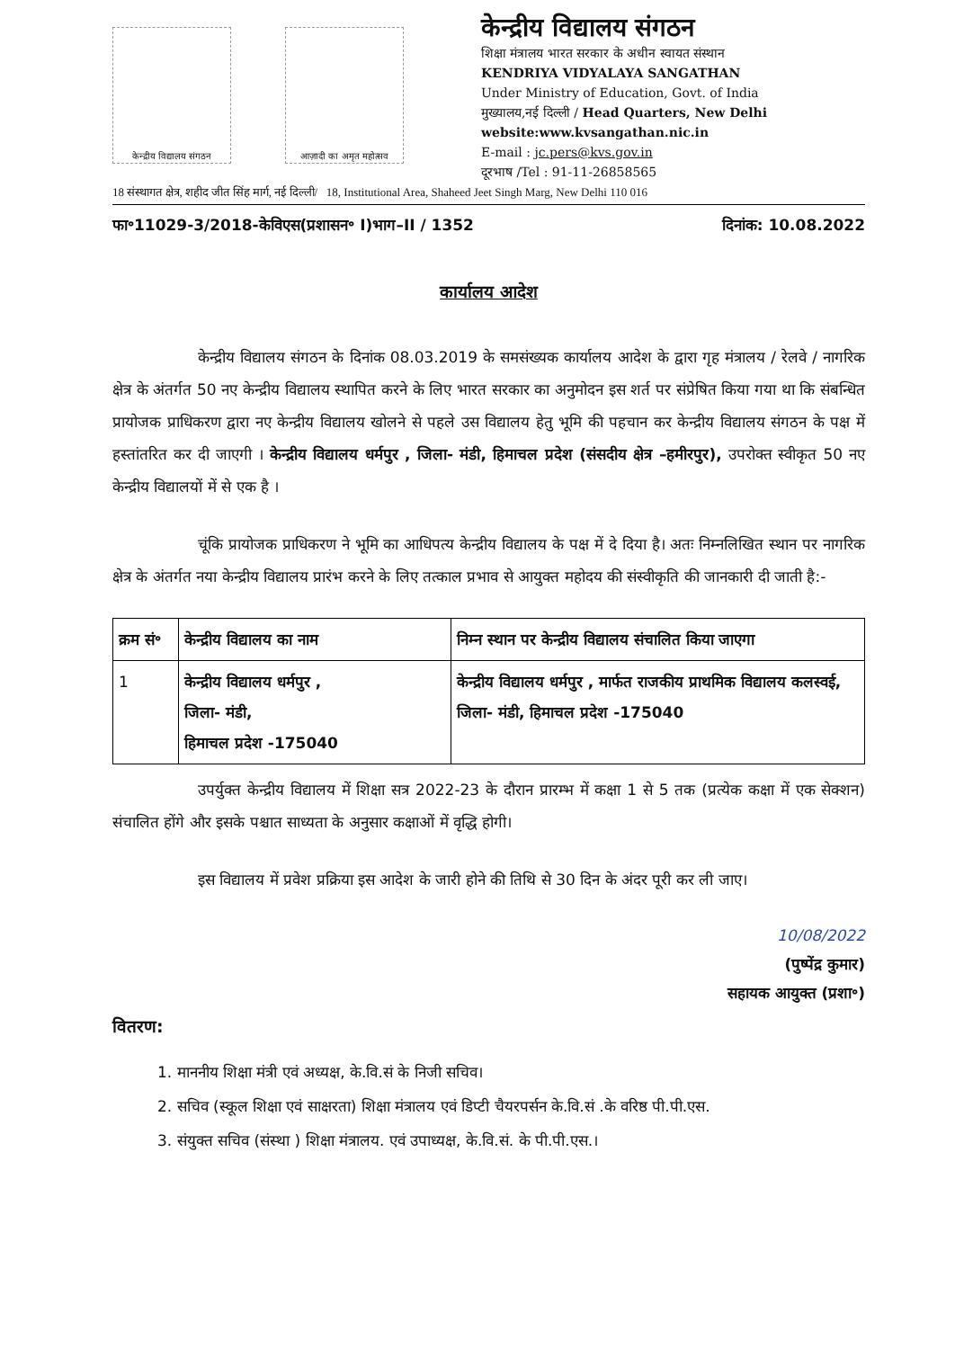केन्द्रीय विद्यालय संगठन
आज़ादी का अमृत महोत्सव
केन्द्रीय विद्यालय संगठन
शिक्षा मंत्रालय भारत सरकार के अधीन स्वायत संस्थान
KENDRIYA VIDYALAYA SANGATHAN
Under Ministry of Education, Govt. of India
मुख्यालय,नई दिल्ली / Head Quarters, New Delhi
website:www.kvsangathan.nic.in
E-mail : jc.pers@kvs.gov.in
दूरभाष /Tel : 91-11-26858565
18 संस्थागत क्षेत्र, शहीद जीत सिंह मार्ग, नई दिल्ली/ 18, Institutional Area, Shaheed Jeet Singh Marg, New Delhi 110 016
फा॰11029-3/2018-केविएस(प्रशासन॰ I)भाग–II / 1352 दिनांक: 10.08.2022
कार्यालय आदेश
केन्द्रीय विद्यालय संगठन के दिनांक 08.03.2019 के समसंख्यक कार्यालय आदेश के द्वारा गृह मंत्रालय / रेलवे / नागरिक क्षेत्र के अंतर्गत 50 नए केन्द्रीय विद्यालय स्थापित करने के लिए भारत सरकार का अनुमोदन इस शर्त पर संप्रेषित किया गया था कि संबन्धित प्रायोजक प्राधिकरण द्वारा नए केन्द्रीय विद्यालय खोलने से पहले उस विद्यालय हेतु भूमि की पहचान कर केन्द्रीय विद्यालय संगठन के पक्ष में हस्तांतरित कर दी जाएगी । केन्द्रीय विद्यालय धर्मपुर , जिला- मंडी, हिमाचल प्रदेश (संसदीय क्षेत्र –हमीरपुर), उपरोक्त स्वीकृत 50 नए केन्द्रीय विद्यालयों में से एक है ।
चूंकि प्रायोजक प्राधिकरण ने भूमि का आधिपत्य केन्द्रीय विद्यालय के पक्ष में दे दिया है। अतः निम्नलिखित स्थान पर नागरिक क्षेत्र के अंतर्गत नया केन्द्रीय विद्यालय प्रारंभ करने के लिए तत्काल प्रभाव से आयुक्त महोदय की संस्वीकृति की जानकारी दी जाती है:-
| क्रम सं॰ | केन्द्रीय विद्यालय का नाम | निम्न स्थान पर केन्द्रीय विद्यालय संचालित किया जाएगा |
| --- | --- | --- |
| 1 | केन्द्रीय विद्यालय धर्मपुर , जिला- मंडी, हिमाचल प्रदेश -175040 | केन्द्रीय विद्यालय धर्मपुर , मार्फत राजकीय प्राथमिक विद्यालय कलस्वई, जिला- मंडी, हिमाचल प्रदेश -175040 |
उपर्युक्त केन्द्रीय विद्यालय में शिक्षा सत्र 2022-23 के दौरान प्रारम्भ में कक्षा 1 से 5 तक (प्रत्येक कक्षा में एक सेक्शन) संचालित होंगे और इसके पश्चात साध्यता के अनुसार कक्षाओं में वृद्धि होगी।
इस विद्यालय में प्रवेश प्रक्रिया इस आदेश के जारी होने की तिथि से 30 दिन के अंदर पूरी कर ली जाए।
10/08/2022
(पुष्पेंद्र कुमार)
सहायक आयुक्त (प्रशा॰)
वितरण:
1. माननीय शिक्षा मंत्री एवं अध्यक्ष, के.वि.सं के निजी सचिव।
2. सचिव (स्कूल शिक्षा एवं साक्षरता) शिक्षा मंत्रालय एवं डिप्टी चैयरपर्सन के.वि.सं .के वरिष्ठ पी.पी.एस.
3. संयुक्त सचिव (संस्था ) शिक्षा मंत्रालय. एवं उपाध्यक्ष, के.वि.सं. के पी.पी.एस.।